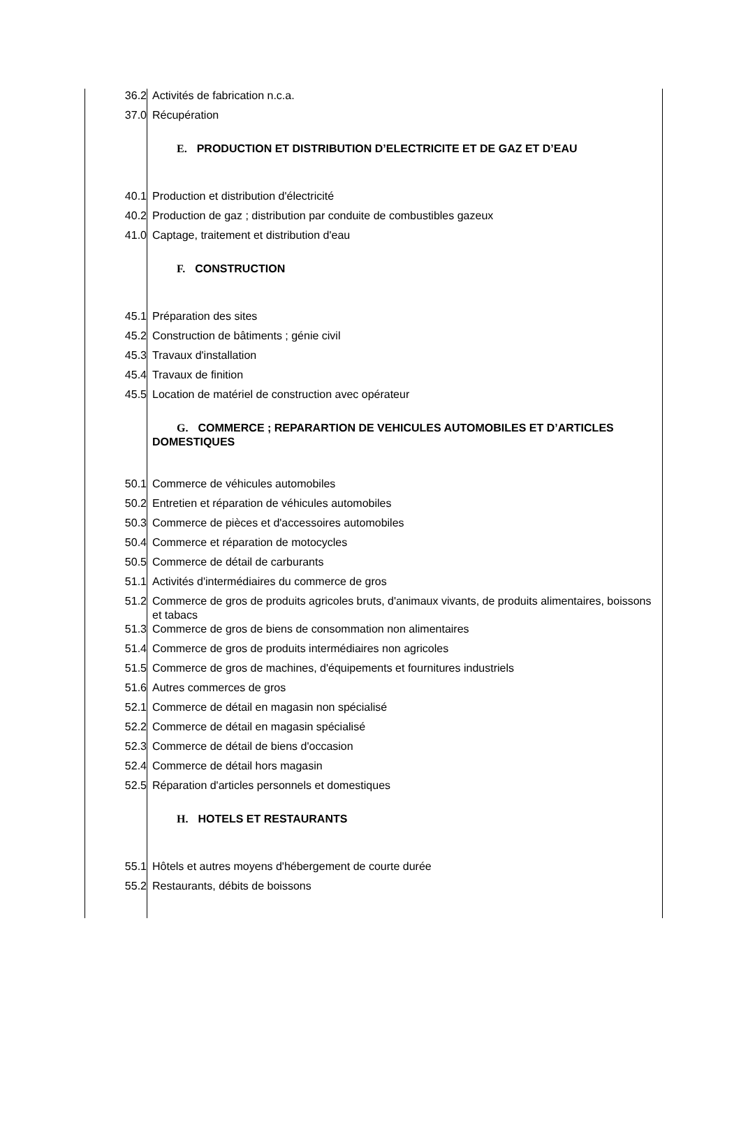| 36.2 | Activités de fabrication n.c.a. |
| 37.0 | Récupération |
| | E. PRODUCTION ET DISTRIBUTION D’ELECTRICITE ET DE GAZ ET D’EAU |
| 40.1 | Production et distribution d'électricité |
| 40.2 | Production de gaz ; distribution par conduite de combustibles gazeux |
| 41.0 | Captage, traitement et distribution d'eau |
| | F. CONSTRUCTION |
| 45.1 | Préparation des sites |
| 45.2 | Construction de bâtiments ; génie civil |
| 45.3 | Travaux d'installation |
| 45.4 | Travaux de finition |
| 45.5 | Location de matériel de construction avec opérateur |
| | G. COMMERCE ; REPARARTION DE VEHICULES AUTOMOBILES ET D’ARTICLES DOMESTIQUES |
| 50.1 | Commerce de véhicules automobiles |
| 50.2 | Entretien et réparation de véhicules automobiles |
| 50.3 | Commerce de pièces et d'accessoires automobiles |
| 50.4 | Commerce et réparation de motocycles |
| 50.5 | Commerce de détail de carburants |
| 51.1 | Activités d'intermédiaires du commerce de gros |
| 51.2 | Commerce de gros de produits agricoles bruts, d'animaux vivants, de produits alimentaires, boissons et tabacs |
| 51.3 | Commerce de gros de biens de consommation non alimentaires |
| 51.4 | Commerce de gros de produits intermédiaires non agricoles |
| 51.5 | Commerce de gros de machines, d'équipements et fournitures industriels |
| 51.6 | Autres commerces de gros |
| 52.1 | Commerce de détail en magasin non spécialisé |
| 52.2 | Commerce de détail en magasin spécialisé |
| 52.3 | Commerce de détail de biens d'occasion |
| 52.4 | Commerce de détail hors magasin |
| 52.5 | Réparation d'articles personnels et domestiques |
| | H. HOTELS ET RESTAURANTS |
| 55.1 | Hôtels et autres moyens d'hébergement de courte durée |
| 55.2 | Restaurants, débits de boissons |